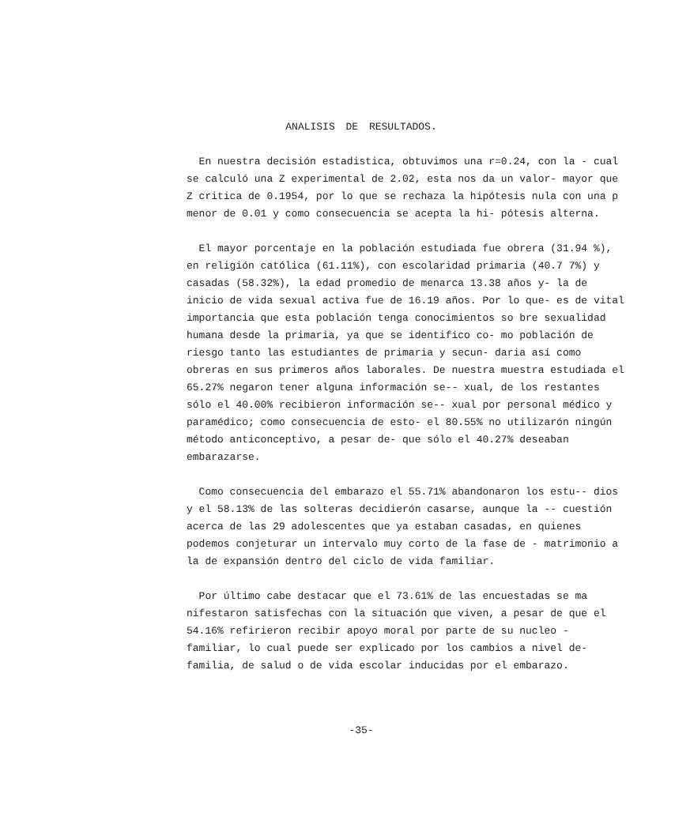ANALISIS DE RESULTADOS.
En nuestra decisión estadistica, obtuvimos una r=0.24, con la - cual se calculó una Z experimental de 2.02, esta nos da un valor- mayor que Z critica de 0.1954, por lo que se rechaza la hipótesis nula con una p menor de 0.01 y como consecuencia se acepta la hi- pótesis alterna.
El mayor porcentaje en la población estudiada fue obrera (31.94 %), en religión católica (61.11%), con escolaridad primaria (40.7 7%) y casadas (58.32%), la edad promedio de menarca 13.38 años y- la de inicio de vida sexual activa fue de 16.19 años. Por lo que- es de vital importancia que esta población tenga conocimientos so bre sexualidad humana desde la primaria, ya que se identifico co- mo población de riesgo tanto las estudiantes de primaria y secun- daria así como obreras en sus primeros años laborales. De nuestra muestra estudiada el 65.27% negaron tener alguna información se-- xual, de los restantes sólo el 40.00% recibieron información se-- xual por personal médico y paramédico; como consecuencia de esto- el 80.55% no utilizarón ningún método anticonceptivo, a pesar de- que sólo el 40.27% deseaban embarazarse.
Como consecuencia del embarazo el 55.71% abandonaron los estu-- dios y el 58.13% de las solteras decidierón casarse, aunque la -- cuestión acerca de las 29 adolescentes que ya estaban casadas, en quienes podemos conjeturar un intervalo muy corto de la fase de - matrimonio a la de expansión dentro del ciclo de vida familiar.
Por último cabe destacar que el 73.61% de las encuestadas se ma nifestaron satisfechas con la situación que viven, a pesar de que el 54.16% refirieron recibir apoyo moral por parte de su nucleo - familiar, lo cual puede ser explicado por los cambios a nivel de- familia, de salud o de vida escolar inducidas por el embarazo.
-35-